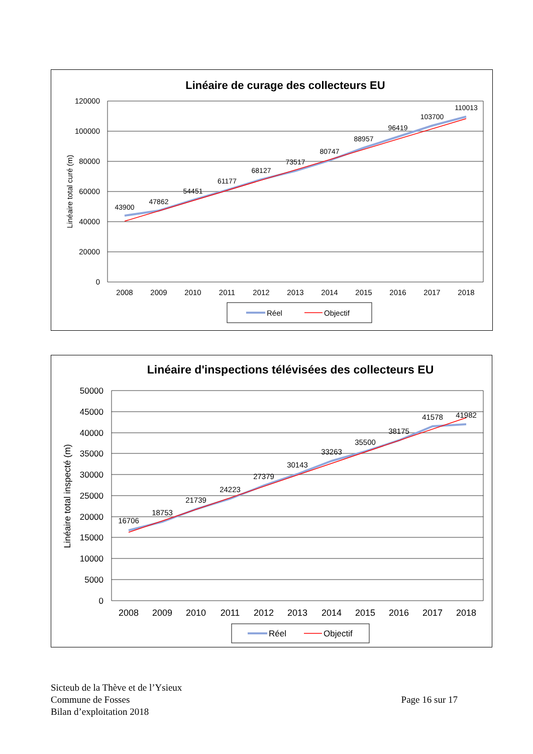Linéaire de curage des collecteurs EU
120000
100000
80000
60000
40000
20000
0
Linéaire total curé (m)
2008
2009
2010
2011
2012
2013
2014
2015
2016
2017
2018
43900
47862
54451
61177
68127
73517
80747
88957
96419
103700
110013
Réel
Objectif
Linéaire d'inspections télévisées des collecteurs EU
50000
45000
40000
35000
30000
25000
20000
15000
10000
5000
0
Linéaire total inspecté (m)
2008
2009
2010
2011
2012
2013
2014
2015
2016
2017
2018
16706
18753
21739
24223
27379
30143
33263
35500
38175
41578
41982
Réel
Objectif
Sicteub de la Thève et de l’Ysieux
Commune de Fosses
Bilan d’exploitation 2018
Page 16 sur 17